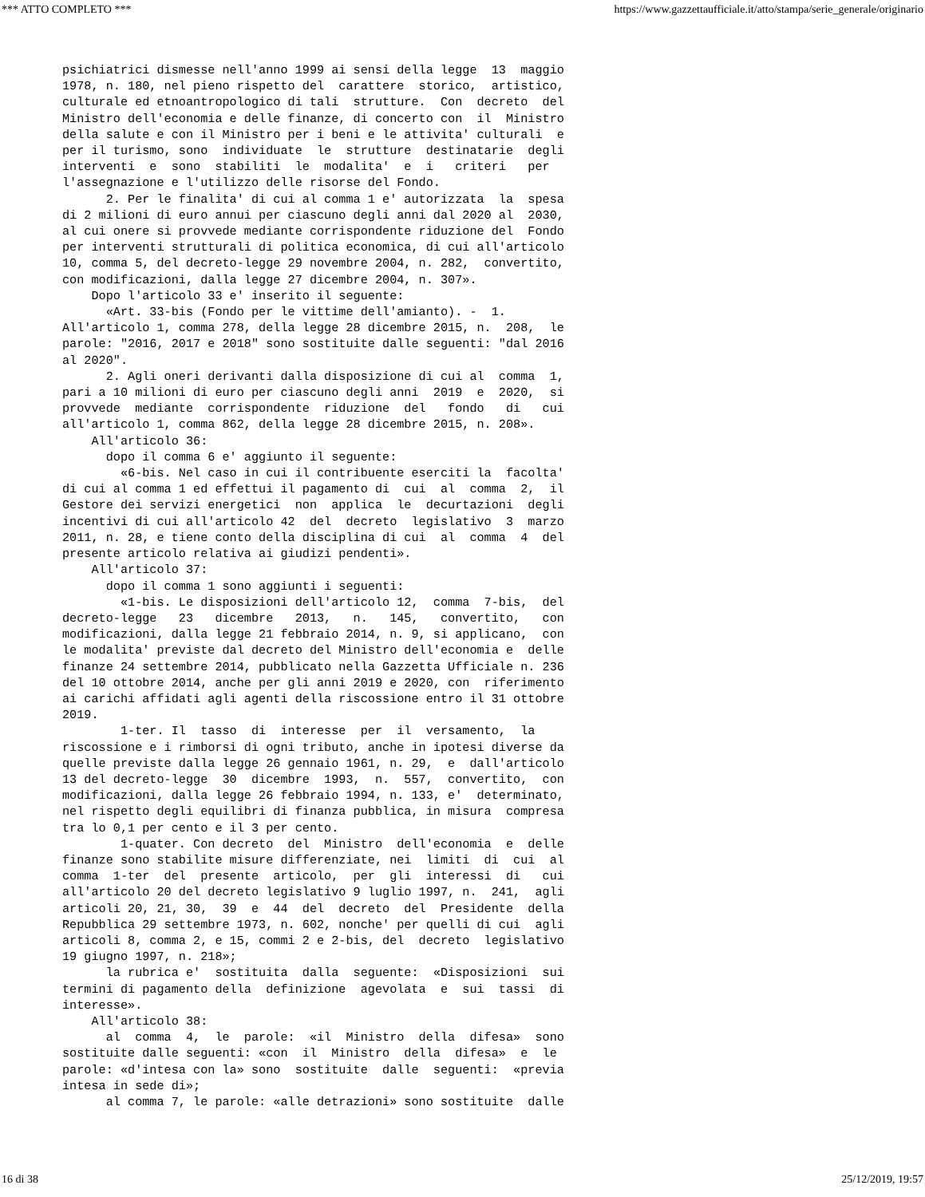*** ATTO COMPLETO *** https://www.gazzettaufficiale.it/atto/stampa/serie_generale/originario
psichiatrici dismesse nell'anno 1999 ai sensi della legge  13  maggio
1978, n. 180, nel pieno rispetto del  carattere  storico,  artistico,
culturale ed etnoantropologico di tali  strutture.  Con  decreto  del
Ministro dell'economia e delle finanze, di concerto con  il  Ministro
della salute e con il Ministro per i beni e le attivita' culturali  e
per il turismo, sono  individuate  le  strutture  destinatarie  degli
interventi  e  sono  stabiliti  le  modalita'  e  i   criteri   per
l'assegnazione e l'utilizzo delle risorse del Fondo.
      2. Per le finalita' di cui al comma 1 e' autorizzata  la  spesa
di 2 milioni di euro annui per ciascuno degli anni dal 2020 al  2030,
al cui onere si provvede mediante corrispondente riduzione del  Fondo
per interventi strutturali di politica economica, di cui all'articolo
10, comma 5, del decreto-legge 29 novembre 2004, n. 282,  convertito,
con modificazioni, dalla legge 27 dicembre 2004, n. 307».
    Dopo l'articolo 33 e' inserito il seguente:
      «Art. 33-bis (Fondo per le vittime dell'amianto). -  1.
All'articolo 1, comma 278, della legge 28 dicembre 2015, n.  208,  le
parole: "2016, 2017 e 2018" sono sostituite dalle seguenti: "dal 2016
al 2020".
      2. Agli oneri derivanti dalla disposizione di cui al  comma  1,
pari a 10 milioni di euro per ciascuno degli anni  2019  e  2020,  si
provvede  mediante  corrispondente  riduzione  del   fondo   di   cui
all'articolo 1, comma 862, della legge 28 dicembre 2015, n. 208».
    All'articolo 36:
      dopo il comma 6 e' aggiunto il seguente:
        «6-bis. Nel caso in cui il contribuente eserciti la  facolta'
di cui al comma 1 ed effettui il pagamento di  cui  al  comma  2,  il
Gestore dei servizi energetici  non  applica  le  decurtazioni  degli
incentivi di cui all'articolo 42  del  decreto  legislativo  3  marzo
2011, n. 28, e tiene conto della disciplina di cui  al  comma  4  del
presente articolo relativa ai giudizi pendenti».
    All'articolo 37:
      dopo il comma 1 sono aggiunti i seguenti:
        «1-bis. Le disposizioni dell'articolo 12,  comma  7-bis,  del
decreto-legge   23   dicembre   2013,   n.   145,   convertito,   con
modificazioni, dalla legge 21 febbraio 2014, n. 9, si applicano,  con
le modalita' previste dal decreto del Ministro dell'economia e  delle
finanze 24 settembre 2014, pubblicato nella Gazzetta Ufficiale n. 236
del 10 ottobre 2014, anche per gli anni 2019 e 2020, con  riferimento
ai carichi affidati agli agenti della riscossione entro il 31 ottobre
2019.
        1-ter. Il  tasso  di  interesse  per  il  versamento,  la
riscossione e i rimborsi di ogni tributo, anche in ipotesi diverse da
quelle previste dalla legge 26 gennaio 1961, n. 29,  e  dall'articolo
13 del decreto-legge  30  dicembre  1993,  n.  557,  convertito,  con
modificazioni, dalla legge 26 febbraio 1994, n. 133, e'  determinato,
nel rispetto degli equilibri di finanza pubblica, in misura  compresa
tra lo 0,1 per cento e il 3 per cento.
        1-quater. Con decreto  del  Ministro  dell'economia  e  delle
finanze sono stabilite misure differenziate, nei  limiti  di  cui  al
comma  1-ter  del  presente  articolo,  per  gli  interessi  di   cui
all'articolo 20 del decreto legislativo 9 luglio 1997, n.  241,  agli
articoli 20, 21, 30,  39  e  44  del  decreto  del  Presidente  della
Repubblica 29 settembre 1973, n. 602, nonche' per quelli di cui  agli
articoli 8, comma 2, e 15, commi 2 e 2-bis, del  decreto  legislativo
19 giugno 1997, n. 218»;
      la rubrica e'  sostituita  dalla  seguente:  «Disposizioni  sui
termini di pagamento della  definizione  agevolata  e  sui  tassi  di
interesse».
    All'articolo 38:
      al  comma  4,  le  parole:  «il  Ministro  della  difesa»  sono
sostituite dalle seguenti: «con  il  Ministro  della  difesa»  e  le
parole: «d'intesa con la» sono  sostituite  dalle  seguenti:  «previa
intesa in sede di»;
      al comma 7, le parole: «alle detrazioni» sono sostituite  dalle
16 di 38 25/12/2019, 19:57